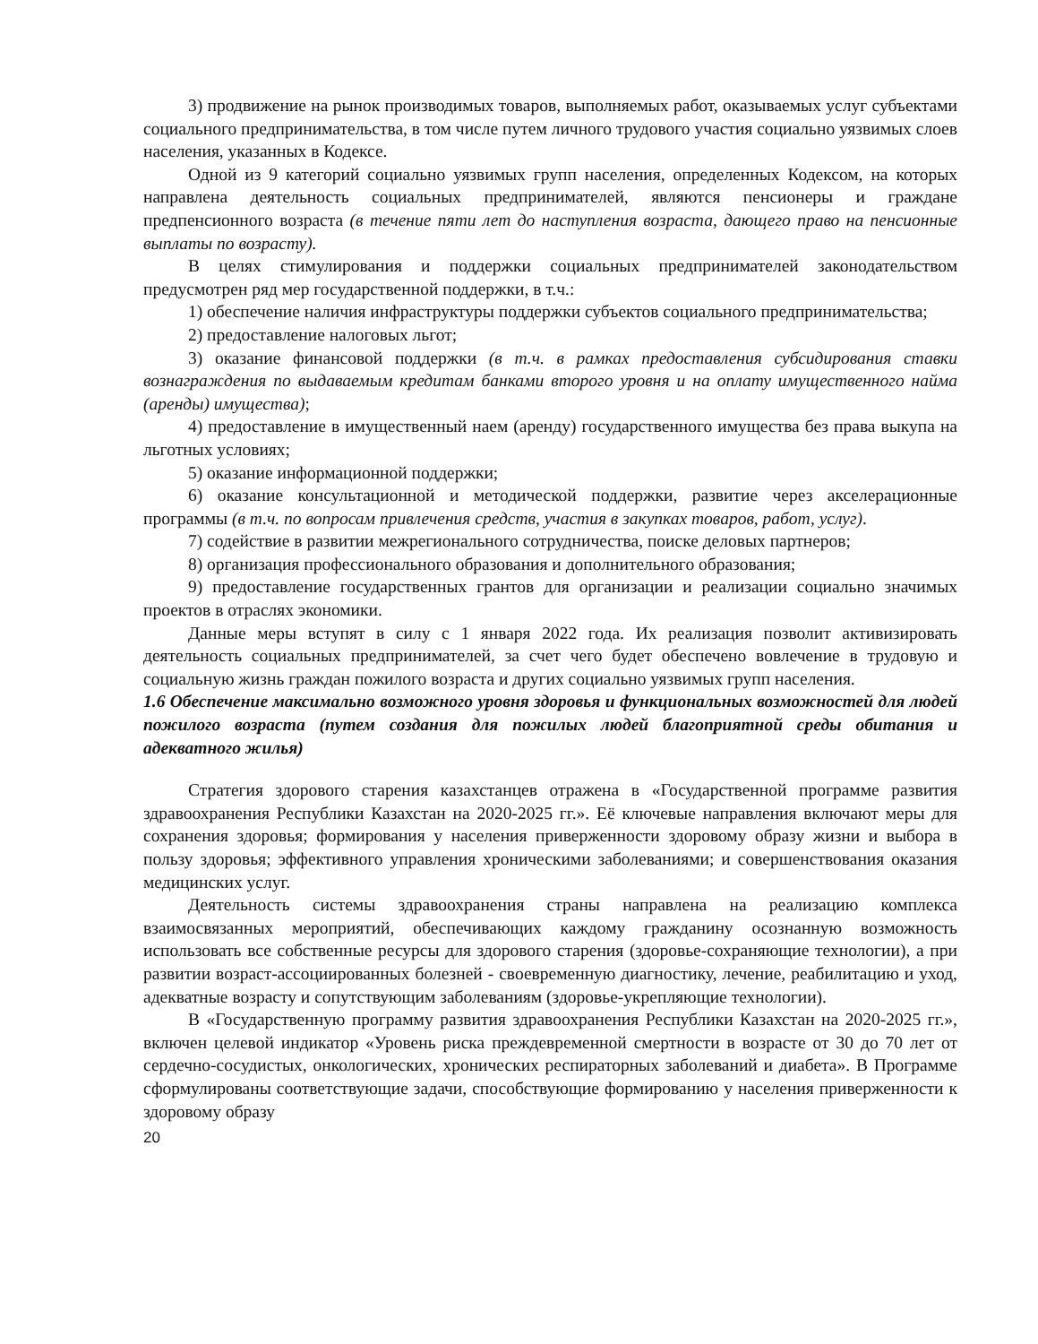3) продвижение на рынок производимых товаров, выполняемых работ, оказываемых услуг субъектами социального предпринимательства, в том числе путем личного трудового участия социально уязвимых слоев населения, указанных в Кодексе.
Одной из 9 категорий социально уязвимых групп населения, определенных Кодексом, на которых направлена деятельность социальных предпринимателей, являются пенсионеры и граждане предпенсионного возраста (в течение пяти лет до наступления возраста, дающего право на пенсионные выплаты по возрасту).
В целях стимулирования и поддержки социальных предпринимателей законодательством предусмотрен ряд мер государственной поддержки, в т.ч.:
1) обеспечение наличия инфраструктуры поддержки субъектов социального предпринимательства;
2) предоставление налоговых льгот;
3) оказание финансовой поддержки (в т.ч. в рамках предоставления субсидирования ставки вознаграждения по выдаваемым кредитам банками второго уровня и на оплату имущественного найма (аренды) имущества);
4) предоставление в имущественный наем (аренду) государственного имущества без права выкупа на льготных условиях;
5) оказание информационной поддержки;
6) оказание консультационной и методической поддержки, развитие через акселерационные программы (в т.ч. по вопросам привлечения средств, участия в закупках товаров, работ, услуг).
7) содействие в развитии межрегионального сотрудничества, поиске деловых партнеров;
8) организация профессионального образования и дополнительного образования;
9) предоставление государственных грантов для организации и реализации социально значимых проектов в отраслях экономики.
Данные меры вступят в силу с 1 января 2022 года. Их реализация позволит активизировать деятельность социальных предпринимателей, за счет чего будет обеспечено вовлечение в трудовую и социальную жизнь граждан пожилого возраста и других социально уязвимых групп населения.
1.6 Обеспечение максимально возможного уровня здоровья и функциональных возможностей для людей пожилого возраста (путем создания для пожилых людей благоприятной среды обитания и адекватного жилья)
Стратегия здорового старения казахстанцев отражена в «Государственной программе развития здравоохранения Республики Казахстан на 2020-2025 гг.». Её ключевые направления включают меры для сохранения здоровья; формирования у населения приверженности здоровому образу жизни и выбора в пользу здоровья; эффективного управления хроническими заболеваниями; и совершенствования оказания медицинских услуг.
Деятельность системы здравоохранения страны направлена на реализацию комплекса взаимосвязанных мероприятий, обеспечивающих каждому гражданину осознанную возможность использовать все собственные ресурсы для здорового старения (здоровье-сохраняющие технологии), а при развитии возраст-ассоциированных болезней - своевременную диагностику, лечение, реабилитацию и уход, адекватные возрасту и сопутствующим заболеваниям (здоровье-укрепляющие технологии).
В «Государственную программу развития здравоохранения Республики Казахстан на 2020-2025 гг.», включен целевой индикатор «Уровень риска преждевременной смертности в возрасте от 30 до 70 лет от сердечно-сосудистых, онкологических, хронических респираторных заболеваний и диабета». В Программе сформулированы соответствующие задачи, способствующие формированию у населения приверженности к здоровому образу
20